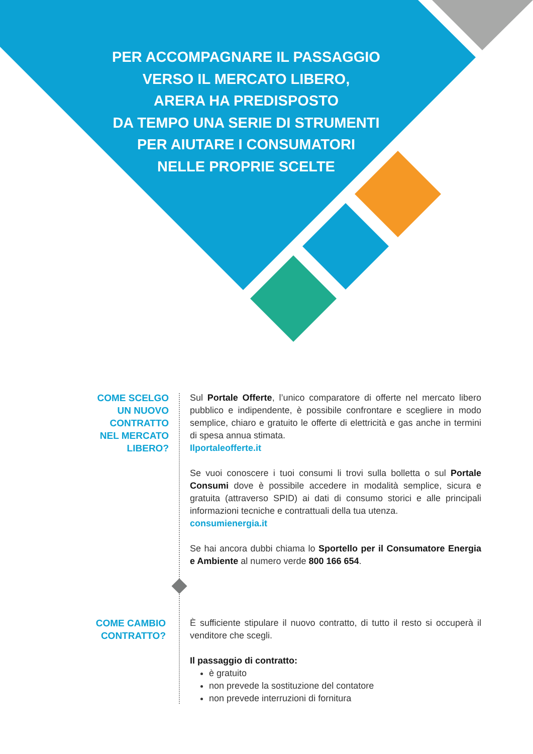PER ACCOMPAGNARE IL PASSAGGIO
VERSO IL MERCATO LIBERO,
ARERA HA PREDISPOSTO
DA TEMPO UNA SERIE DI STRUMENTI
PER AIUTARE I CONSUMATORI
NELLE PROPRIE SCELTE
COME SCELGO
UN NUOVO
CONTRATTO
NEL MERCATO
LIBERO?
Sul Portale Offerte, l’unico comparatore di offerte nel mercato libero pubblico e indipendente, è possibile confrontare e scegliere in modo semplice, chiaro e gratuito le offerte di elettricità e gas anche in termini di spesa annua stimata.
Ilportaleofferte.it
Se vuoi conoscere i tuoi consumi li trovi sulla bolletta o sul Portale Consumi dove è possibile accedere in modalità semplice, sicura e gratuita (attraverso SPID) ai dati di consumo storici e alle principali informazioni tecniche e contrattuali della tua utenza.
consumienergia.it
Se hai ancora dubbi chiama lo Sportello per il Consumatore Energia e Ambiente al numero verde 800 166 654.
COME CAMBIO
CONTRATTO?
È sufficiente stipulare il nuovo contratto, di tutto il resto si occuperà il venditore che scegli.
Il passaggio di contratto:
è gratuito
non prevede la sostituzione del contatore
non prevede interruzioni di fornitura